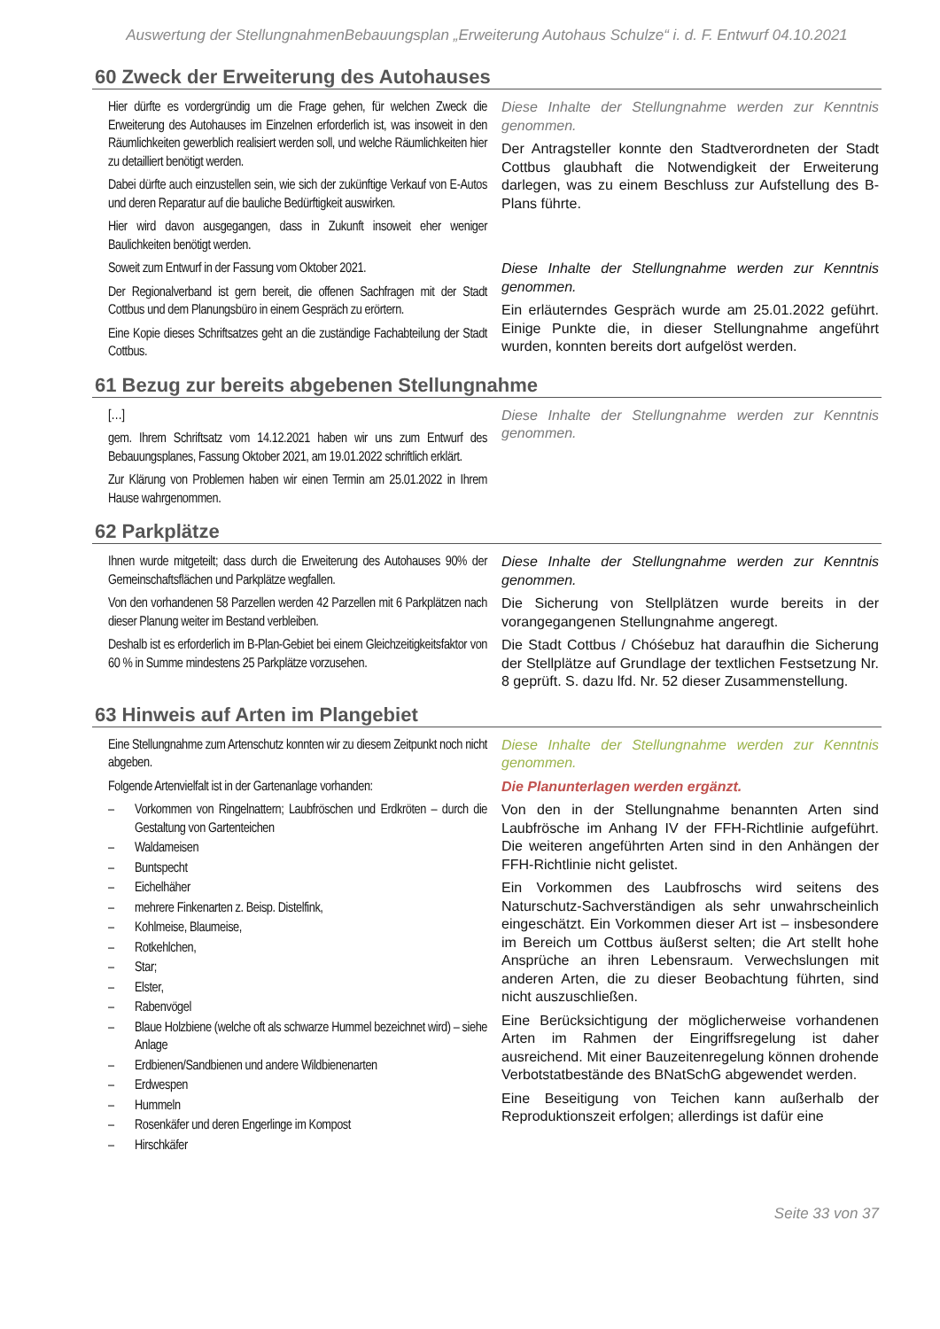Auswertung der StellungnahmenBebauungsplan „Erweiterung Autohaus Schulze“ i. d. F. Entwurf 04.10.2021
60 Zweck der Erweiterung des Autohauses
| Hier dürfte es vordergründig um die Frage gehen, für welchen Zweck die Erweiterung des Autohauses im Einzelnen erforderlich ist, was insoweit in den Räumlichkeiten gewerblich realisiert werden soll, und welche Räumlichkeiten hier zu detailliert benötigt werden. Dabei dürfte auch einzustellen sein, wie sich der zukünftige Verkauf von E-Autos und deren Reparatur auf die bauliche Bedürftigkeit auswirken. Hier wird davon ausgegangen, dass in Zukunft insoweit eher weniger Baulichkeiten benötigt werden. | Diese Inhalte der Stellungnahme werden zur Kenntnis genommen. Der Antragsteller konnte den Stadtverordneten der Stadt Cottbus glaubhaft die Notwendigkeit der Erweiterung darlegen, was zu einem Beschluss zur Aufstellung des B-Plans führte. |
| Soweit zum Entwurf in der Fassung vom Oktober 2021. Der Regionalverband ist gern bereit, die offenen Sachfragen mit der Stadt Cottbus und dem Planungsbüro in einem Gespräch zu erörtern. Eine Kopie dieses Schriftsatzes geht an die zuständige Fachabteilung der Stadt Cottbus. | Diese Inhalte der Stellungnahme werden zur Kenntnis genommen. Ein erläuterndes Gespräch wurde am 25.01.2022 geführt. Einige Punkte die, in dieser Stellungnahme angeführt wurden, konnten bereits dort aufgelöst werden. |
61 Bezug zur bereits abgebenen Stellungnahme
| […] gem. Ihrem Schriftsatz vom 14.12.2021 haben wir uns zum Entwurf des Bebauungsplanes, Fassung Oktober 2021, am 19.01.2022 schriftlich erklärt. Zur Klärung von Problemen haben wir einen Termin am 25.01.2022 in Ihrem Hause wahrgenommen. | Diese Inhalte der Stellungnahme werden zur Kenntnis genommen. |
62 Parkplätze
| Ihnen wurde mitgeteilt; dass durch die Erweiterung des Autohauses 90% der Gemeinschaftsflächen und Parkplätze wegfallen. Von den vorhandenen 58 Parzellen werden 42 Parzellen mit 6 Parkplätzen nach dieser Planung weiter im Bestand verbleiben. Deshalb ist es erforderlich im B-Plan-Gebiet bei einem Gleichzeitigkeitsfaktor von 60 % in Summe mindestens 25 Parkplätze vorzusehen. | Diese Inhalte der Stellungnahme werden zur Kenntnis genommen. Die Sicherung von Stellplätzen wurde bereits in der vorangegangenen Stellungnahme angeregt. Die Stadt Cottbus / Chóśebuz hat daraufhin die Sicherung der Stellplätze auf Grundlage der textlichen Festsetzung Nr. 8 geprüft. S. dazu lfd. Nr. 52 dieser Zusammenstellung. |
63 Hinweis auf Arten im Plangebiet
| Eine Stellungnahme zum Artenschutz konnten wir zu diesem Zeitpunkt noch nicht abgeben. Folgende Artenvielfalt ist in der Gartenanlage vorhanden: – Vorkommen von Ringelnattern; Laubfröschen und Erdkröten – durch die Gestaltung von Gartenteichen – Waldameisen – Buntspecht – Eichelhäher – mehrere Finkenarten z. Beisp. Distelfink, – Kohlmeise, Blaumeise, – Rotkehlchen, – Star; – Elster, – Rabenvögel – Blaue Holzbiene (welche oft als schwarze Hummel bezeichnet wird) – siehe Anlage – Erdbienen/Sandbienen und andere Wildbienenarten – Erdwespen – Hummeln – Rosenkäfer und deren Engerlinge im Kompost – Hirschkäfer | Diese Inhalte der Stellungnahme werden zur Kenntnis genommen. Die Planunterlagen werden ergänzt. Von den in der Stellungnahme benannten Arten sind Laubfrösche im Anhang IV der FFH-Richtlinie aufgeführt. Die weiteren angeführten Arten sind in den Anhängen der FFH-Richtlinie nicht gelistet. Ein Vorkommen des Laubfroschs wird seitens des Naturschutz-Sachverständigen als sehr unwahrscheinlich eingeschätzt. Ein Vorkommen dieser Art ist – insbesondere im Bereich um Cottbus äußerst selten; die Art stellt hohe Ansprüche an ihren Lebensraum. Verwechslungen mit anderen Arten, die zu dieser Beobachtung führten, sind nicht auszuschließen. Eine Berücksichtigung der möglicherweise vorhandenen Arten im Rahmen der Eingriffsregelung ist daher ausreichend. Mit einer Bauzeitenregelung können drohende Verbotstatbestände des BNatSchG abgewendet werden. Eine Beseitigung von Teichen kann außerhalb der Reproduktionszeit erfolgen; allerdings ist dafür eine |
Seite 33 von 37